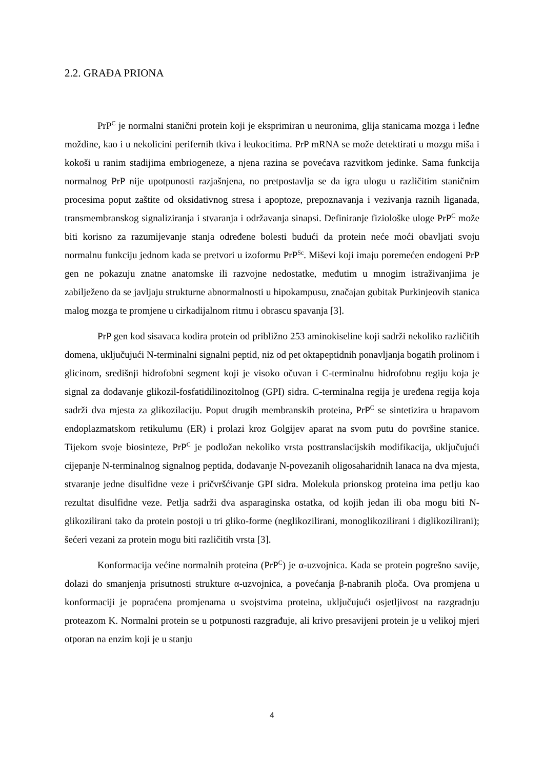2.2. GRAĐA PRIONA
PrP<sup>C</sup> je normalni stanični protein koji je eksprimiran u neuronima, glija stanicama mozga i leđne moždine, kao i u nekolicini perifernih tkiva i leukocitima. PrP mRNA se može detektirati u mozgu miša i kokoši u ranim stadijima embriogeneze, a njena razina se povećava razvitkom jedinke. Sama funkcija normalnog PrP nije upotpunosti razjašnjena, no pretpostavlja se da igra ulogu u različitim staničnim procesima poput zaštite od oksidativnog stresa i apoptoze, prepoznavanja i vezivanja raznih liganada, transmembranskog signaliziranja i stvaranja i održavanja sinapsi. Definiranje fiziološke uloge PrP<sup>C</sup> može biti korisno za razumijevanje stanja određene bolesti budući da protein neće moći obavljati svoju normalnu funkciju jednom kada se pretvori u izoformu PrP<sup>Sc</sup>. Miševi koji imaju poremećen endogeni PrP gen ne pokazuju znatne anatomske ili razvojne nedostatke, međutim u mnogim istraživanjima je zabilježeno da se javljaju strukturne abnormalnosti u hipokampusu, značajan gubitak Purkinjeovih stanica malog mozga te promjene u cirkadijalnom ritmu i obrascu spavanja [3].
PrP gen kod sisavaca kodira protein od približno 253 aminokiseline koji sadrži nekoliko različitih domena, uključujući N-terminalni signalni peptid, niz od pet oktapeptidnih ponavljanja bogatih prolinom i glicinom, središnji hidrofobni segment koji je visoko očuvan i C-terminalnu hidrofobnu regiju koja je signal za dodavanje glikozil-fosfatidilinozitolnog (GPI) sidra. C-terminalna regija je uređena regija koja sadrži dva mjesta za glikozilaciju. Poput drugih membranskih proteina, PrP<sup>C</sup> se sintetizira u hrapavom endoplazmatskom retikulumu (ER) i prolazi kroz Golgijev aparat na svom putu do površine stanice. Tijekom svoje biosinteze, PrP<sup>C</sup> je podložan nekoliko vrsta posttranslacijskih modifikacija, uključujući cijepanje N-terminalnog signalnog peptida, dodavanje N-povezanih oligosaharidnih lanaca na dva mjesta, stvaranje jedne disulfidne veze i pričvršćivanje GPI sidra. Molekula prionskog proteina ima petlju kao rezultat disulfidne veze. Petlja sadrži dva asparaginska ostatka, od kojih jedan ili oba mogu biti N-glikozilirani tako da protein postoji u tri gliko-forme (neglikozilirani, monoglikozilirani i diglikozilirani); šećeri vezani za protein mogu biti različitih vrsta [3].
Konformacija većine normalnih proteina (PrP<sup>C</sup>) je α-uzvojnica. Kada se protein pogrešno savije, dolazi do smanjenja prisutnosti strukture α-uzvojnica, a povećanja β-nabranih ploča. Ova promjena u konformaciji je popraćena promjenama u svojstvima proteina, uključujući osjetljivost na razgradnju proteazom K. Normalni protein se u potpunosti razgrađuje, ali krivo presavijeni protein je u velikoj mjeri otporan na enzim koji je u stanju
4